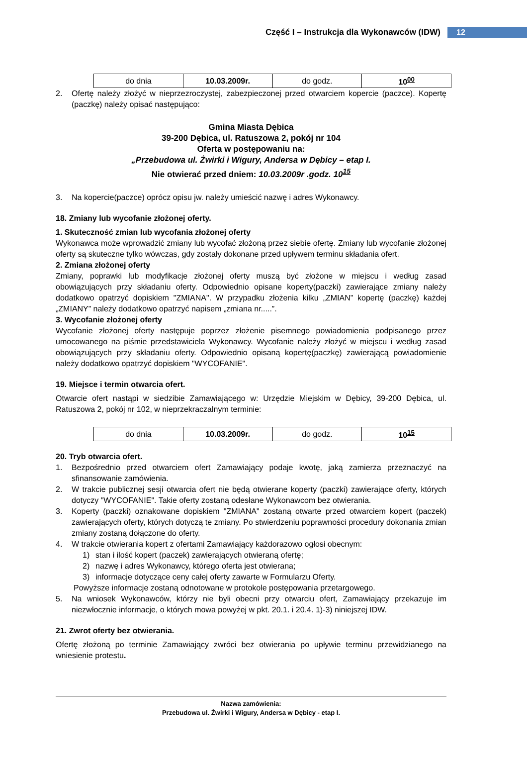Część I – Instrukcja dla Wykonawców (IDW) 12
| do dnia | 10.03.2009r. | do godz. | 10<sup>00</sup> |
2. Ofertę należy złożyć w nieprzezroczystej, zabezpieczonej przed otwarciem kopercie (paczce). Kopertę (paczkę) należy opisać następująco:
Gmina Miasta Dębica
39-200 Dębica, ul. Ratuszowa 2, pokój nr 104
Oferta w postępowaniu na:
„Przebudowa ul. Żwirki i Wigury, Andersa w Dębicy – etap I.
Nie otwierać przed dniem: 10.03.2009r .godz. 10<sup>15</sup>
3. Na kopercie(paczce) oprócz opisu jw. należy umieścić nazwę i adres Wykonawcy.
18. Zmiany lub wycofanie złożonej oferty.
1. Skuteczność zmian lub wycofania złożonej oferty
Wykonawca może wprowadzić zmiany lub wycofać złożoną przez siebie ofertę. Zmiany lub wycofanie złożonej oferty są skuteczne tylko wówczas, gdy zostały dokonane przed upływem terminu składania ofert.
2. Zmiana złożonej oferty
Zmiany, poprawki lub modyfikacje złożonej oferty muszą być złożone w miejscu i według zasad obowiązujących przy składaniu oferty. Odpowiednio opisane koperty(paczki) zawierające zmiany należy dodatkowo opatrzyć dopiskiem "ZMIANA". W przypadku złożenia kilku „ZMIAN” kopertę (paczkę) każdej „ZMIANY” należy dodatkowo opatrzyć napisem „zmiana nr.....”.
3. Wycofanie złożonej oferty
Wycofanie złożonej oferty następuje poprzez złożenie pisemnego powiadomienia podpisanego przez umocowanego na piśmie przedstawiciela Wykonawcy. Wycofanie należy złożyć w miejscu i według zasad obowiązujących przy składaniu oferty. Odpowiednio opisaną kopertę(paczkę) zawierającą powiadomienie należy dodatkowo opatrzyć dopiskiem "WYCOFANIE".
19. Miejsce i termin otwarcia ofert.
Otwarcie ofert nastąpi w siedzibie Zamawiającego w: Urzędzie Miejskim w Dębicy, 39-200 Dębica, ul. Ratuszowa 2, pokój nr 102, w nieprzekraczalnym terminie:
| do dnia | 10.03.2009r. | do godz. | 10<sup>15</sup> |
20. Tryb otwarcia ofert.
1. Bezpośrednio przed otwarciem ofert Zamawiający podaje kwotę, jaką zamierza przeznaczyć na sfinansowanie zamówienia.
2. W trakcie publicznej sesji otwarcia ofert nie będą otwierane koperty (paczki) zawierające oferty, których dotyczy "WYCOFANIE". Takie oferty zostaną odesłane Wykonawcom bez otwierania.
3. Koperty (paczki) oznakowane dopiskiem "ZMIANA" zostaną otwarte przed otwarciem kopert (paczek) zawierających oferty, których dotyczą te zmiany. Po stwierdzeniu poprawności procedury dokonania zmian zmiany zostaną dołączone do oferty.
4. W trakcie otwierania kopert z ofertami Zamawiający każdorazowo ogłosi obecnym:
1) stan i ilość kopert (paczek) zawierających otwieraną ofertę;
2) nazwę i adres Wykonawcy, którego oferta jest otwierana;
3) informacje dotyczące ceny całej oferty zawarte w Formularzu Oferty.
Powyższe informacje zostaną odnotowane w protokole postępowania przetargowego.
5. Na wniosek Wykonawców, którzy nie byli obecni przy otwarciu ofert, Zamawiający przekazuje im niezwłocznie informacje, o których mowa powyżej w pkt. 20.1. i 20.4. 1)-3) niniejszej IDW.
21. Zwrot oferty bez otwierania.
Ofertę złożoną po terminie Zamawiający zwróci bez otwierania po upływie terminu przewidzianego na wniesienie protestu.
Nazwa zamówienia:
Przebudowa ul. Żwirki i Wigury, Andersa w Dębicy - etap I.